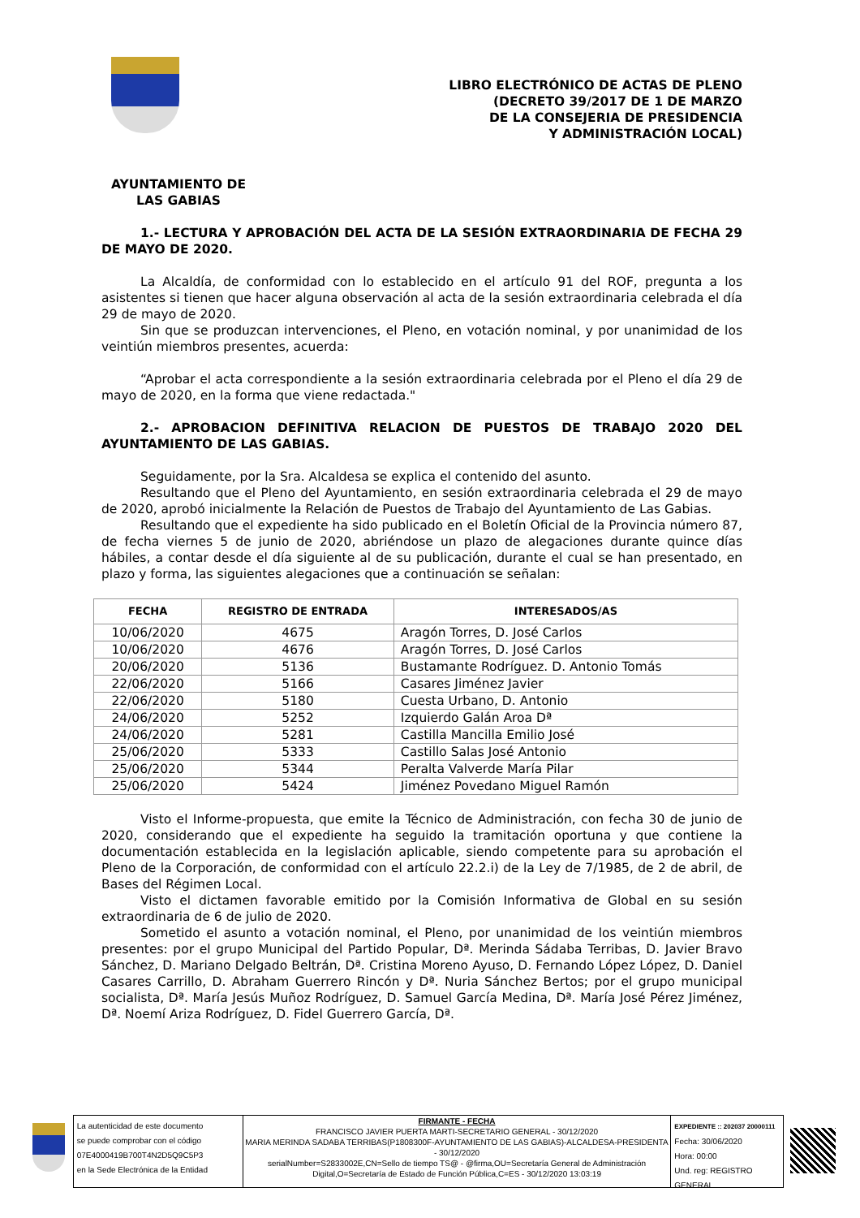LIBRO ELECTRÓNICO DE ACTAS DE PLENO
(DECRETO 39/2017 DE 1 DE MARZO
DE LA CONSEJERIA DE PRESIDENCIA
Y ADMINISTRACIÓN LOCAL)
AYUNTAMIENTO DE
LAS GABIAS
1.- LECTURA Y APROBACIÓN DEL ACTA DE LA SESIÓN EXTRAORDINARIA DE FECHA 29 DE MAYO DE 2020.
La Alcaldía, de conformidad con lo establecido en el artículo 91 del ROF, pregunta a los asistentes si tienen que hacer alguna observación al acta de la sesión extraordinaria celebrada el día 29 de mayo de 2020.
Sin que se produzcan intervenciones, el Pleno, en votación nominal, y por unanimidad de los veintiún miembros presentes, acuerda:
“Aprobar el acta correspondiente a la sesión extraordinaria celebrada por el Pleno el día 29 de mayo de 2020, en la forma que viene redactada."
2.- APROBACION DEFINITIVA RELACION DE PUESTOS DE TRABAJO 2020 DEL AYUNTAMIENTO DE LAS GABIAS.
Seguidamente, por la Sra. Alcaldesa se explica el contenido del asunto.
Resultando que el Pleno del Ayuntamiento, en sesión extraordinaria celebrada el 29 de mayo de 2020, aprobó inicialmente la Relación de Puestos de Trabajo del Ayuntamiento de Las Gabias.
Resultando que el expediente ha sido publicado en el Boletín Oficial de la Provincia número 87, de fecha viernes 5 de junio de 2020, abriéndose un plazo de alegaciones durante quince días hábiles, a contar desde el día siguiente al de su publicación, durante el cual se han presentado, en plazo y forma, las siguientes alegaciones que a continuación se señalan:
| FECHA | REGISTRO DE ENTRADA | INTERESADOS/AS |
| --- | --- | --- |
| 10/06/2020 | 4675 | Aragón Torres, D. José Carlos |
| 10/06/2020 | 4676 | Aragón Torres, D. José Carlos |
| 20/06/2020 | 5136 | Bustamante Rodríguez. D. Antonio Tomás |
| 22/06/2020 | 5166 | Casares Jiménez Javier |
| 22/06/2020 | 5180 | Cuesta Urbano, D. Antonio |
| 24/06/2020 | 5252 | Izquierdo Galán Aroa Dª |
| 24/06/2020 | 5281 | Castilla Mancilla Emilio José |
| 25/06/2020 | 5333 | Castillo Salas José Antonio |
| 25/06/2020 | 5344 | Peralta Valverde María Pilar |
| 25/06/2020 | 5424 | Jiménez Povedano Miguel Ramón |
Visto el Informe-propuesta, que emite la Técnico de Administración, con fecha 30 de junio de 2020, considerando que el expediente ha seguido la tramitación oportuna y que contiene la documentación establecida en la legislación aplicable, siendo competente para su aprobación el Pleno de la Corporación, de conformidad con el artículo 22.2.i) de la Ley de 7/1985, de 2 de abril, de Bases del Régimen Local.
Visto el dictamen favorable emitido por la Comisión Informativa de Global en su sesión extraordinaria de 6 de julio de 2020.
Sometido el asunto a votación nominal, el Pleno, por unanimidad de los veintiún miembros presentes: por el grupo Municipal del Partido Popular, Dª. Merinda Sádaba Terribas, D. Javier Bravo Sánchez, D. Mariano Delgado Beltrán, Dª. Cristina Moreno Ayuso, D. Fernando López López, D. Daniel Casares Carrillo, D. Abraham Guerrero Rincón y Dª. Nuria Sánchez Bertos; por el grupo municipal socialista, Dª. María Jesús Muñoz Rodríguez, D. Samuel García Medina, Dª. María José Pérez Jiménez, Dª. Noemí Ariza Rodríguez, D. Fidel Guerrero García, Dª.
La autenticidad de este documento
se puede comprobar con el código
07E4000419B700T4N2D5Q9C5P3
en la Sede Electrónica de la Entidad
FIRMANTE - FECHA
FRANCISCO JAVIER PUERTA MARTI-SECRETARIO GENERAL - 30/12/2020
MARIA MERINDA SADABA TERRIBAS(P1808300F-AYUNTAMIENTO DE LAS GABIAS)-ALCALDESA-PRESIDENTA - 30/12/2020
serialNumber=S2833002E,CN=Sello de tiempo TS@ - @firma,OU=Secretaría General de Administración Digital,O=Secretaría de Estado de Función Pública,C=ES - 30/12/2020 13:03:19
EXPEDIENTE :: 202037 20000111
Fecha: 30/06/2020
Hora: 00:00
Und. reg: REGISTRO GENERAL